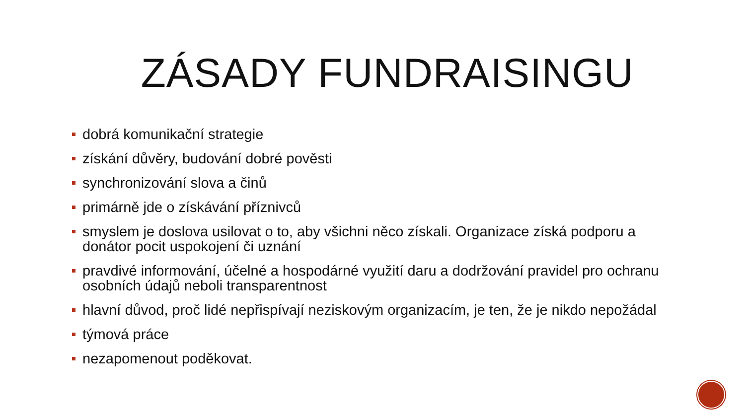ZÁSADY FUNDRAISINGU
dobrá komunikační strategie
získání důvěry, budování dobré pověsti
synchronizování slova a činů
primárně jde o získávání příznivců
smyslem je doslova usilovat o to, aby všichni něco získali. Organizace získá podporu a donátor pocit uspokojení či uznání
pravdivé informování, účelné a hospodárné využití daru a dodržování pravidel pro ochranu osobních údajů neboli transparentnost
hlavní důvod, proč lidé nepřispívají neziskovým organizacím, je ten, že je nikdo nepožádal
týmová práce
nezapomenout poděkovat.